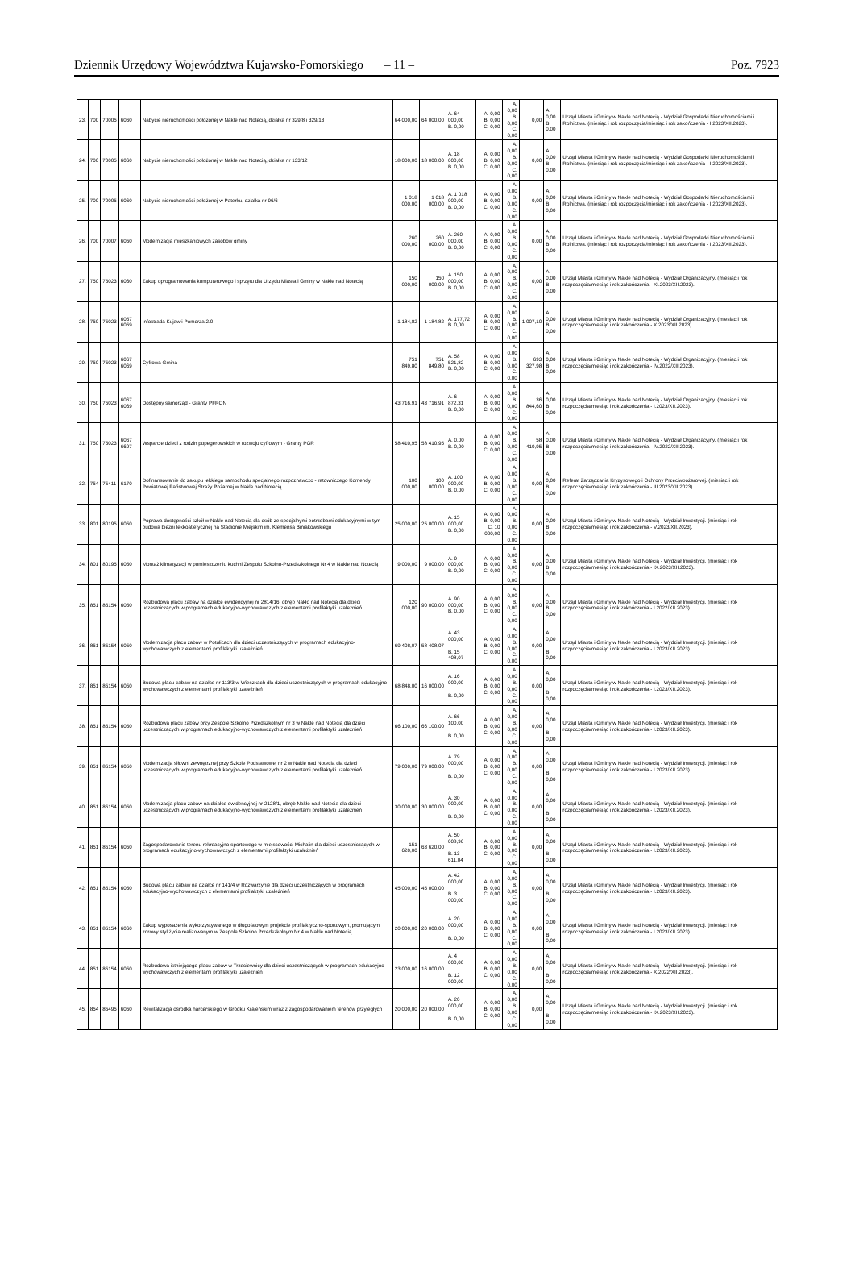Dziennik Urzędowy Województwa Kujawsko-Pomorskiego – 11 – Poz. 7923
| 23. | 700 | 70005 | 6060 | Nabycie nieruchomości położonej w Nakle nad Notecią, działka nr 329/8 i 329/13 | 64 000,00 | 64 000,00 | A. 64 000,00 B. 0,00 | A. 0,00 B. 0,00 C. 0,00 | A. 0,00 B. 0,00 C. 0,00 | 0,00 | A. 0,00 B. 0,00 | Urząd Miasta i Gminy w Nakle nad Notecią - Wydział Gospodarki Nieruchomościami i Rolnictwa. (miesiąc i rok rozpoczęcia/miesiąc i rok zakończenia - I.2023/XII.2023). |
| 24. | 700 | 70005 | 6060 | Nabycie nieruchomości położonej w Nakle nad Notecią, działka nr 133/12 | 18 000,00 | 18 000,00 | A. 18 000,00 B. 0,00 | A. 0,00 B. 0,00 C. 0,00 | A. 0,00 B. 0,00 C. 0,00 | 0,00 | A. 0,00 B. 0,00 | Urząd Miasta i Gminy w Nakle nad Notecią - Wydział Gospodarki Nieruchomościami i Rolnictwa. (miesiąc i rok rozpoczęcia/miesiąc i rok zakończenia - I.2023/XII.2023). |
| 25. | 700 | 70005 | 6060 | Nabycie nieruchomości położonej w Paterku, działka nr 96/6 | 1 018 000,00 | 1 018 000,00 | A. 1 018 000,00 B. 0,00 | A. 0,00 B. 0,00 C. 0,00 | A. 0,00 B. 0,00 C. 0,00 | 0,00 | A. 0,00 B. 0,00 | Urząd Miasta i Gminy w Nakle nad Notecią - Wydział Gospodarki Nieruchomościami i Rolnictwa. (miesiąc i rok rozpoczęcia/miesiąc i rok zakończenia - I.2023/XII.2023). |
| 26. | 700 | 70007 | 6050 | Modernizacja mieszkaniowych zasobów gminy | 260 000,00 | 260 000,00 | A. 260 000,00 B. 0,00 | A. 0,00 B. 0,00 C. 0,00 | A. 0,00 B. 0,00 C. 0,00 | 0,00 | A. 0,00 B. 0,00 | Urząd Miasta i Gminy w Nakle nad Notecią - Wydział Gospodarki Nieruchomościami i Rolnictwa. (miesiąc i rok rozpoczęcia/miesiąc i rok zakończenia - I.2023/XII.2023). |
| 27. | 750 | 75023 | 6060 | Zakup oprogramowania komputerowego i sprzętu dla Urzędu Miasta i Gminy w Nakle nad Notecią | 150 000,00 | 150 000,00 | A. 150 000,00 B. 0,00 | A. 0,00 B. 0,00 C. 0,00 | A. 0,00 B. 0,00 C. 0,00 | 0,00 | A. 0,00 B. 0,00 | Urząd Miasta i Gminy w Nakle nad Notecią - Wydział Organizacyjny. (miesiąc i rok rozpoczęcia/miesiąc i rok zakończenia - XI.2023/XII.2023). |
| 28. | 750 | 75023 | 6057 6059 | Infostrada Kujaw i Pomorza 2.0 | 1 184,82 | 1 184,82 | A. 177,72 B. 0,00 | A. 0,00 B. 0,00 C. 0,00 | A. 0,00 B. 0,00 C. 0,00 | 1 007,10 | A. 0,00 B. 0,00 | Urząd Miasta i Gminy w Nakle nad Notecią - Wydział Organizacyjny. (miesiąc i rok rozpoczęcia/miesiąc i rok zakończenia - X.2023/XII.2023). |
| 29. | 750 | 75023 | 6067 6069 | Cyfrowa Gmina | 751 849,80 | 751 849,80 | A. 58 521,82 B. 0,00 | A. 0,00 B. 0,00 C. 0,00 | A. 0,00 B. 0,00 C. 0,00 | 693 327,98 | A. 0,00 B. 0,00 | Urząd Miasta i Gminy w Nakle nad Notecią - Wydział Organizacyjny. (miesiąc i rok rozpoczęcia/miesiąc i rok zakończenia - IV.2022/XII.2023). |
| 30. | 750 | 75023 | 6067 6069 | Dostępny samorząd - Granty PFRON | 43 716,91 | 43 716,91 | A. 6 872,31 B. 0,00 | A. 0,00 B. 0,00 C. 0,00 | A. 0,00 B. 0,00 C. 0,00 | 36 844,60 | A. 0,00 B. 0,00 | Urząd Miasta i Gminy w Nakle nad Notecią - Wydział Organizacyjny. (miesiąc i rok rozpoczęcia/miesiąc i rok zakończenia - I.2023/XII.2023). |
| 31. | 750 | 75023 | 6067 6697 | Wsparcie dzieci z rodzin popegerowskich w rozwoju cyfrowym - Granty PGR | 58 410,95 | 58 410,95 | A. 0,00 B. 0,00 | A. 0,00 B. 0,00 C. 0,00 | A. 0,00 B. 0,00 C. 0,00 | 58 410,95 | A. 0,00 B. 0,00 | Urząd Miasta i Gminy w Nakle nad Notecią - Wydział Organizacyjny. (miesiąc i rok rozpoczęcia/miesiąc i rok zakończenia - IV.2022/XII.2023). |
| 32. | 754 | 75411 | 6170 | Dofinansowanie do zakupu lekkiego samochodu specjalnego rozpoznawczo - ratowniczego Komendy Powiatowej Państwowej Straży Pożarnej w Nakle nad Notecią | 100 000,00 | 100 000,00 | A. 100 000,00 B. 0,00 | A. 0,00 B. 0,00 C. 0,00 | A. 0,00 B. 0,00 C. 0,00 | 0,00 | A. 0,00 B. 0,00 | Referat Zarządzania Kryzysowego i Ochrony Przeciwpożarowej. (miesiąc i rok rozpoczęcia/miesiąc i rok zakończenia - III.2023/XII.2023). |
| 33. | 801 | 80195 | 6050 | Poprawa dostępności szkół w Nakle nad Notecią dla osób ze specjalnymi potrzebami edukacyjnymi w tym budowa bieżni lekkoatletycznej na Stadionie Miejskim im. Klemensa Biniakowskiego | 25 000,00 | 25 000,00 | A. 15 000,00 B. 0,00 | A. 0,00 B. 0,00 C. 10 000,00 | A. 0,00 B. 0,00 C. 0,00 | 0,00 | A. 0,00 B. 0,00 | Urząd Miasta i Gminy w Nakle nad Notecią - Wydział Inwestycji. (miesiąc i rok rozpoczęcia/miesiąc i rok zakończenia - V.2023/XII.2023). |
| 34. | 801 | 80195 | 6050 | Montaż klimatyzacji w pomieszczeniu kuchni Zespołu Szkolno-Przedszkolnego Nr 4 w Nakle nad Notecią | 9 000,00 | 9 000,00 | A. 9 000,00 B. 0,00 | A. 0,00 B. 0,00 C. 0,00 | A. 0,00 B. 0,00 C. 0,00 | 0,00 | A. 0,00 B. 0,00 | Urząd Miasta i Gminy w Nakle nad Notecią - Wydział Inwestycji. (miesiąc i rok rozpoczęcia/miesiąc i rok zakończenia - IX.2023/XII.2023). |
| 35. | 851 | 85154 | 6050 | Rozbudowa placu zabaw na działce ewidencyjnej nr 2814/16, obręb Nakło nad Notecią dla dzieci uczestniczących w programach edukacyjno-wychowawczych z elementami profilaktyki uzależnień | 120 000,00 | 90 000,00 | A. 90 000,00 B. 0,00 | A. 0,00 B. 0,00 C. 0,00 | A. 0,00 B. 0,00 C. 0,00 | 0,00 | A. 0,00 B. 0,00 | Urząd Miasta i Gminy w Nakle nad Notecią - Wydział Inwestycji. (miesiąc i rok rozpoczęcia/miesiąc i rok zakończenia - I.2022/XII.2023). |
| 36. | 851 | 85154 | 6050 | Modernizacja placu zabaw w Potulicach dla dzieci uczestniczących w programach edukacyjno-wychowawczych z elementami profilaktyki uzależnień | 69 408,07 | 58 408,07 | A. 43 000,00 B. 15 408,07 | A. 0,00 B. 0,00 C. 0,00 | A. 0,00 B. 0,00 C. 0,00 | 0,00 | A. 0,00 B. 0,00 | Urząd Miasta i Gminy w Nakle nad Notecią - Wydział Inwestycji. (miesiąc i rok rozpoczęcia/miesiąc i rok zakończenia - I.2023/XII.2023). |
| 37. | 851 | 85154 | 6050 | Budowa placu zabaw na działce nr 113/3 w Wieszkach dla dzieci uczestniczących w programach edukacyjno-wychowawczych z elementami profilaktyki uzależnień | 68 848,00 | 16 000,00 | A. 16 000,00 B. 0,00 | A. 0,00 B. 0,00 C. 0,00 | A. 0,00 B. 0,00 C. 0,00 | 0,00 | A. 0,00 B. 0,00 | Urząd Miasta i Gminy w Nakle nad Notecią - Wydział Inwestycji. (miesiąc i rok rozpoczęcia/miesiąc i rok zakończenia - I.2023/XII.2023). |
| 38. | 851 | 85154 | 6050 | Rozbudowa placu zabaw przy Zespole Szkolno Przedszkolnym nr 3 w Nakle nad Notecią dla dzieci uczestniczących w programach edukacyjno-wychowawczych z elementami profilaktyki uzależnień | 66 100,00 | 66 100,00 | A. 66 100,00 B. 0,00 | A. 0,00 B. 0,00 C. 0,00 | A. 0,00 B. 0,00 C. 0,00 | 0,00 | A. 0,00 B. 0,00 | Urząd Miasta i Gminy w Nakle nad Notecią - Wydział Inwestycji. (miesiąc i rok rozpoczęcia/miesiąc i rok zakończenia - I.2023/XII.2023). |
| 39. | 851 | 85154 | 6050 | Modernizacja siłowni zewnętrznej przy Szkole Podstawowej nr 2 w Nakle nad Notecią dla dzieci uczestniczących w programach edukacyjno-wychowawczych z elementami profilaktyki uzależnień | 79 000,00 | 79 000,00 | A. 79 000,00 B. 0,00 | A. 0,00 B. 0,00 C. 0,00 | A. 0,00 B. 0,00 C. 0,00 | 0,00 | A. 0,00 B. 0,00 | Urząd Miasta i Gminy w Nakle nad Notecią - Wydział Inwestycji. (miesiąc i rok rozpoczęcia/miesiąc i rok zakończenia - I.2023/XII.2023). |
| 40. | 851 | 85154 | 6050 | Modernizacja placu zabaw na działce ewidencyjnej nr 2128/1, obręb Nakło nad Notecią dla dzieci uczestniczących w programach edukacyjno-wychowawczych z elementami profilaktyki uzależnień | 30 000,00 | 30 000,00 | A. 30 000,00 B. 0,00 | A. 0,00 B. 0,00 C. 0,00 | A. 0,00 B. 0,00 C. 0,00 | 0,00 | A. 0,00 B. 0,00 | Urząd Miasta i Gminy w Nakle nad Notecią - Wydział Inwestycji. (miesiąc i rok rozpoczęcia/miesiąc i rok zakończenia - I.2023/XII.2023). |
| 41. | 851 | 85154 | 6050 | Zagospodarowanie terenu rekreacyjno-sportowego w miejscowości Michalin dla dzieci uczestniczących w programach edukacyjno-wychowawczych z elementami profilaktyki uzależnień | 151 620,00 | 63 620,00 | A. 50 008,96 B. 13 611,04 | A. 0,00 B. 0,00 C. 0,00 | A. 0,00 B. 0,00 C. 0,00 | 0,00 | A. 0,00 B. 0,00 | Urząd Miasta i Gminy w Nakle nad Notecią - Wydział Inwestycji. (miesiąc i rok rozpoczęcia/miesiąc i rok zakończenia - I.2023/XII.2023). |
| 42. | 851 | 85154 | 6050 | Budowa placu zabaw na działce nr 141/4 w Rozwarzynie dla dzieci uczestniczących w programach edukacyjno-wychowawczych z elementami profilaktyki uzależnień | 45 000,00 | 45 000,00 | A. 42 000,00 B. 3 000,00 | A. 0,00 B. 0,00 C. 0,00 | A. 0,00 B. 0,00 C. 0,00 | 0,00 | A. 0,00 B. 0,00 | Urząd Miasta i Gminy w Nakle nad Notecią - Wydział Inwestycji. (miesiąc i rok rozpoczęcia/miesiąc i rok zakończenia - I.2023/XII.2023). |
| 43. | 851 | 85154 | 6060 | Zakup wyposażenia wykorzystywanego w długofalowym projekcie profilaktyczno-sportowym, promującym zdrowy styl życia realizowanym w Zespole Szkolno Przedszkolnym Nr 4 w Nakle nad Notecią | 20 000,00 | 20 000,00 | A. 20 000,00 B. 0,00 | A. 0,00 B. 0,00 C. 0,00 | A. 0,00 B. 0,00 C. 0,00 | 0,00 | A. 0,00 B. 0,00 | Urząd Miasta i Gminy w Nakle nad Notecią - Wydział Inwestycji. (miesiąc i rok rozpoczęcia/miesiąc i rok zakończenia - I.2023/XII.2023). |
| 44. | 851 | 85154 | 6050 | Rozbudowa istniejącego placu zabaw w Trzeciewnicy dla dzieci uczestniczących w programach edukacyjno-wychowawczych z elementami profilaktyki uzależnień | 23 000,00 | 16 000,00 | A. 4 000,00 B. 12 000,00 | A. 0,00 B. 0,00 C. 0,00 | A. 0,00 B. 0,00 C. 0,00 | 0,00 | A. 0,00 B. 0,00 | Urząd Miasta i Gminy w Nakle nad Notecią - Wydział Inwestycji. (miesiąc i rok rozpoczęcia/miesiąc i rok zakończenia - X.2022/XII.2023). |
| 45. | 854 | 85495 | 6050 | Rewitalizacja ośrodka harcerskiego w Gródku Krajeńskim wraz z zagospodarowaniem terenów przyległych | 20 000,00 | 20 000,00 | A. 20 000,00 B. 0,00 | A. 0,00 B. 0,00 C. 0,00 | A. 0,00 B. 0,00 C. 0,00 | 0,00 | A. 0,00 B. 0,00 | Urząd Miasta i Gminy w Nakle nad Notecią - Wydział Inwestycji. (miesiąc i rok rozpoczęcia/miesiąc i rok zakończenia - IX.2023/XII.2023). |